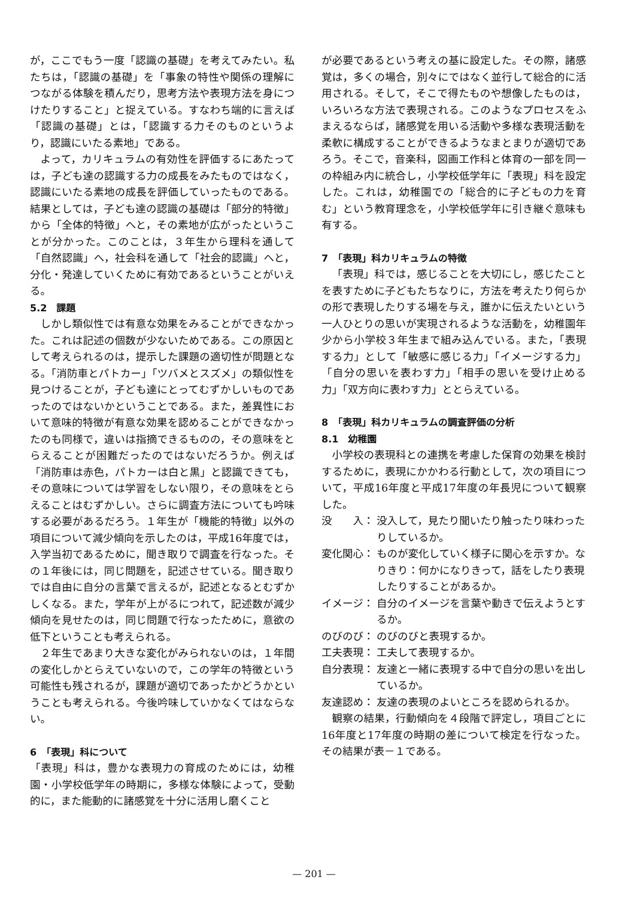が，ここでもう一度「認識の基礎」を考えてみたい。私たちは，「認識の基礎」を「事象の特性や関係の理解につながる体験を積んだり，思考方法や表現方法を身につけたりすること」と捉えている。すなわち端的に言えば「認識の基礎」とは，「認識する力そのものというより，認識にいたる素地」である。
よって，カリキュラムの有効性を評価するにあたっては，子ども達の認識する力の成長をみたものではなく，認識にいたる素地の成長を評価していったものである。結果としては，子ども達の認識の基礎は「部分的特徴」から「全体的特徴」へと，その素地が広がったということが分かった。このことは，３年生から理科を通して「自然認識」へ，社会科を通して「社会的認識」へと，分化・発達していくために有効であるということがいえる。
5.2　課題
しかし類似性では有意な効果をみることができなかった。これは記述の個数が少ないためである。この原因として考えられるのは，提示した課題の適切性が問題となる。「消防車とパトカー」「ツバメとスズメ」の類似性を見つけることが，子ども達にとってむずかしいものであったのではないかということである。また，差異性において意味的特徴が有意な効果を認めることができなかったのも同様で，違いは指摘できるものの，その意味をとらえることが困難だったのではないだろうか。例えば「消防車は赤色，パトカーは白と黒」と認識できても，その意味については学習をしない限り，その意味をとらえることはむずかしい。さらに調査方法についても吟味する必要があるだろう。１年生が「機能的特徴」以外の項目について減少傾向を示したのは，平成16年度では，入学当初であるために，聞き取りで調査を行なった。その１年後には，同じ問題を，記述させている。聞き取りでは自由に自分の言葉で言えるが，記述となるとむずかしくなる。また，学年が上がるにつれて，記述数が減少傾向を見せたのは，同じ問題で行なったために，意欲の低下ということも考えられる。
２年生であまり大きな変化がみられないのは，１年間の変化しかとらえていないので，この学年の特徴という可能性も残されるが，課題が適切であったかどうかということも考えられる。今後吟味していかなくてはならない。
6　「表現」科について
「表現」科は，豊かな表現力の育成のためには，幼稚園・小学校低学年の時期に，多様な体験によって，受動的に，また能動的に諸感覚を十分に活用し磨くこと
が必要であるという考えの基に設定した。その際，諸感覚は，多くの場合，別々にではなく並行して総合的に活用される。そして，そこで得たものや想像したものは，いろいろな方法で表現される。このようなプロセスをふまえるならば，諸感覚を用いる活動や多様な表現活動を柔軟に構成することができるようなまとまりが適切であろう。そこで，音楽科，図画工作科と体育の一部を同一の枠組み内に統合し，小学校低学年に「表現」科を設定した。これは，幼稚園での「総合的に子どもの力を育む」という教育理念を，小学校低学年に引き継ぐ意味も有する。
7　「表現」科カリキュラムの特徴
「表現」科では，感じることを大切にし，感じたことを表すために子どもたちなりに，方法を考えたり何らかの形で表現したりする場を与え，誰かに伝えたいという一人ひとりの思いが実現されるような活動を，幼稚園年少から小学校３年生まで組み込んでいる。また，「表現する力」として「敏感に感じる力」「イメージする力」「自分の思いを表わす力」「相手の思いを受け止める力」「双方向に表わす力」ととらえている。
8　「表現」科カリキュラムの調査評価の分析
8.1　幼稚園
小学校の表現科との連携を考慮した保育の効果を検討するために，表現にかかわる行動として，次の項目について，平成16年度と平成17年度の年長児について観察した。
没　　入： 没入して，見たり聞いたり触ったり味わったりしているか。
変化関心： ものが変化していく様子に関心を示すか。なりきり：何かになりきって，話をしたり表現したりすることがあるか。
イメージ： 自分のイメージを言葉や動きで伝えようとするか。
のびのび： のびのびと表現するか。
工夫表現： 工夫して表現するか。
自分表現： 友達と一緒に表現する中で自分の思いを出しているか。
友達認め： 友達の表現のよいところを認められるか。
観察の結果，行動傾向を４段階で評定し，項目ごとに16年度と17年度の時期の差について検定を行なった。その結果が表－１である。
— 201 —